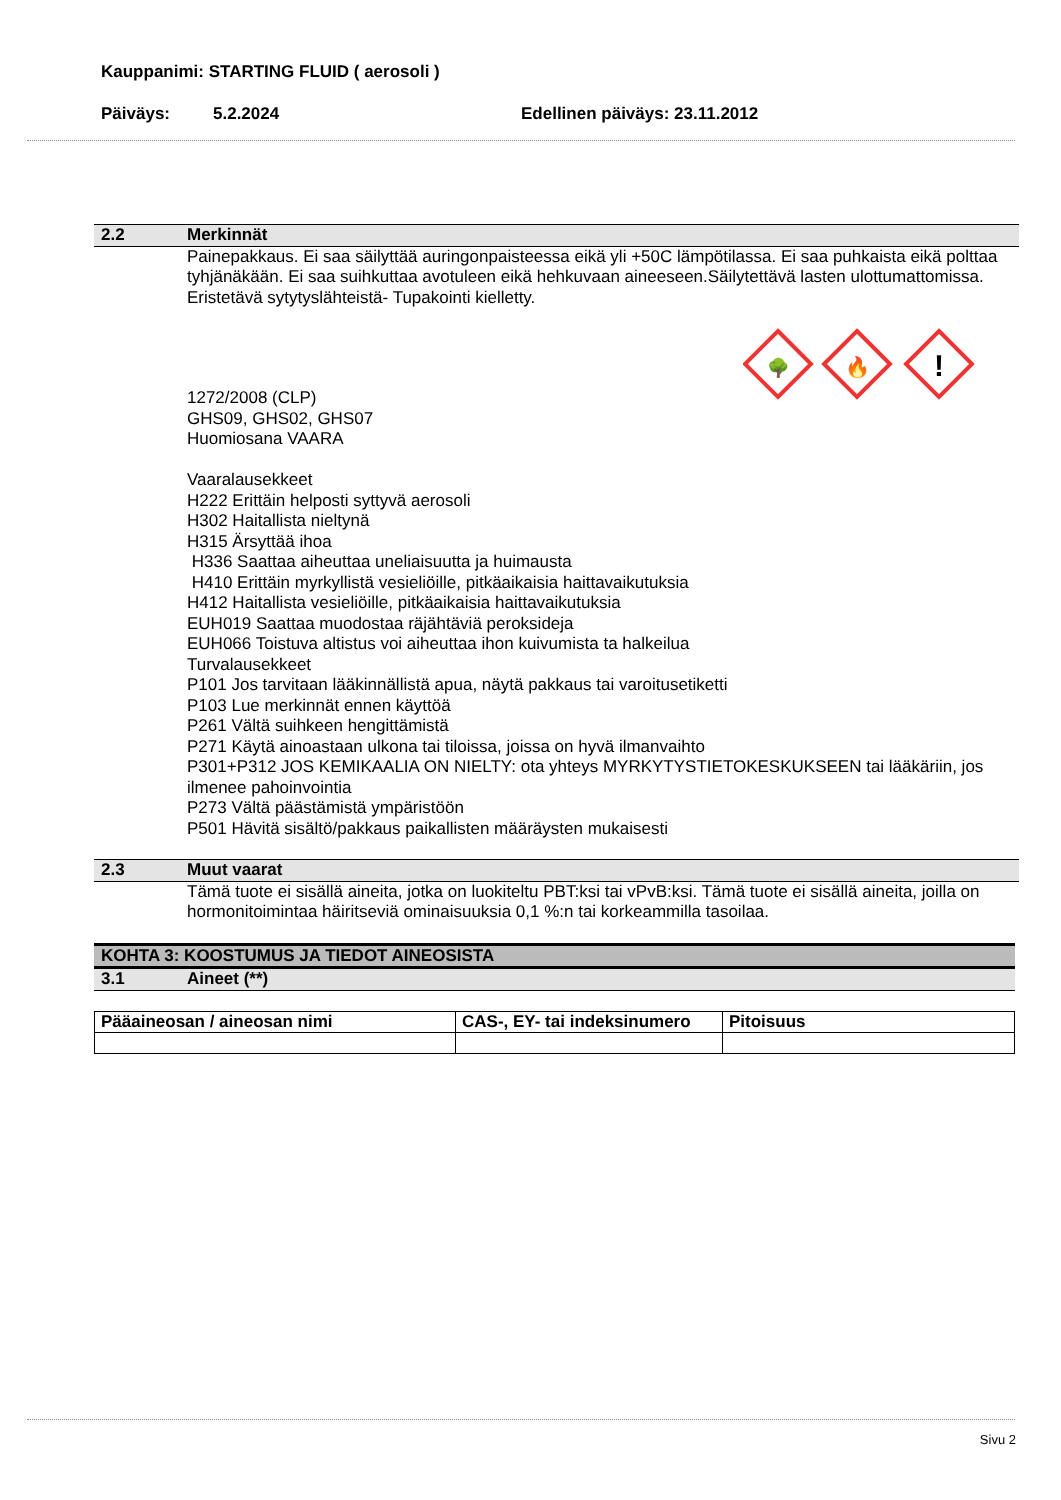Kauppanimi: STARTING FLUID ( aerosoli )
Päiväys: 5.2.2024 Edellinen päiväys: 23.11.2012
2.2 Merkinnät
Painepakkaus. Ei saa säilyttää auringonpaisteessa eikä yli +50C lämpötilassa. Ei saa puhkaista eikä polttaa tyhjänäkään. Ei saa suihkuttaa avotuleen eikä hehkuvaan aineeseen.Säilytettävä lasten ulottumattomissa. Eristetävä sytytyslähteistä- Tupakointi kielletty.
!
🔥
🌳
1272/2008 (CLP)
GHS09, GHS02, GHS07
Huomiosana VAARA
Vaaralausekkeet
H222 Erittäin helposti syttyvä aerosoli
H302 Haitallista nieltynä
H315 Ärsyttää ihoa
H336 Saattaa aiheuttaa uneliaisuutta ja huimausta
H410 Erittäin myrkyllistä vesieliöille, pitkäaikaisia haittavaikutuksia
H412 Haitallista vesieliöille, pitkäaikaisia haittavaikutuksia
EUH019 Saattaa muodostaa räjähtäviä peroksideja
EUH066 Toistuva altistus voi aiheuttaa ihon kuivumista ta halkeilua
Turvalausekkeet
P101 Jos tarvitaan lääkinnällistä apua, näytä pakkaus tai varoitusetiketti
P103 Lue merkinnät ennen käyttöä
P261 Vältä suihkeen hengittämistä
P271 Käytä ainoastaan ulkona tai tiloissa, joissa on hyvä ilmanvaihto
P301+P312 JOS KEMIKAALIA ON NIELTY: ota yhteys MYRKYTYSTIETOKESKUKSEEN tai lääkäriin, jos ilmenee pahoinvointia
P273 Vältä päästämistä ympäristöön
P501 Hävitä sisältö/pakkaus paikallisten määräysten mukaisesti
2.3 Muut vaarat
Tämä tuote ei sisällä aineita, jotka on luokiteltu PBT:ksi tai vPvB:ksi. Tämä tuote ei sisällä aineita, joilla on hormonitoimintaa häiritseviä ominaisuuksia 0,1 %:n tai korkeammilla tasoilaa.
KOHTA 3: KOOSTUMUS JA TIEDOT AINEOSISTA
3.1 Aineet (**)
| Pääaineosan / aineosan nimi | CAS-, EY- tai indeksinumero | Pitoisuus |
| --- | --- | --- |
Sivu 2